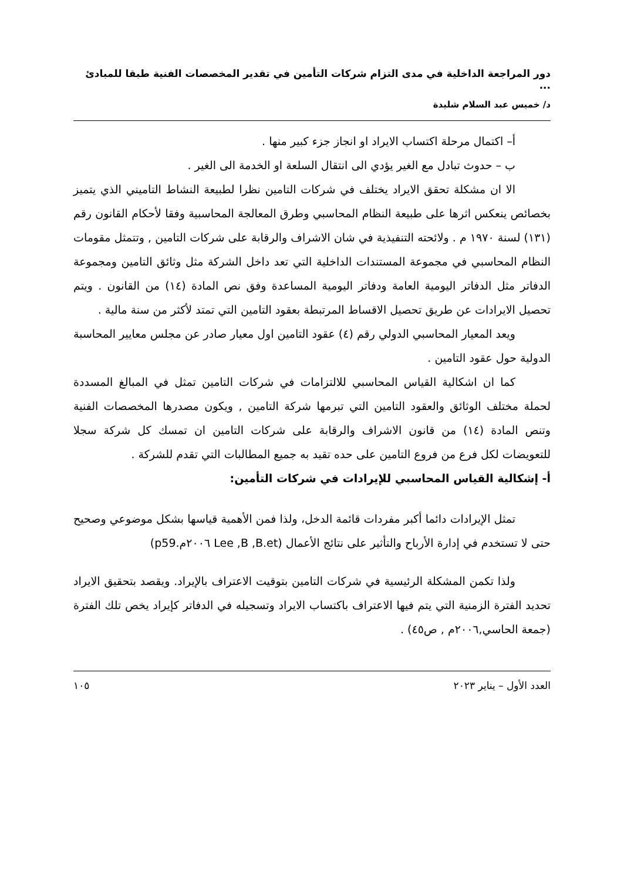دور المراجعة الداخلية في مدى التزام شركات التأمين في تقدير المخصصات الفنية طبقا للمبادئ ...
د/ خميس عبد السلام شليدة
أ– اكتمال مرحلة اكتساب الايراد او انجاز جزء كبير منها .
ب – حدوث تبادل مع الغير يؤدي الى انتقال السلعة او الخدمة الى الغير .
الا ان مشكلة تحقق الايراد يختلف في شركات التامين نظرا لطبيعة النشاط التاميني الذي يتميز بخصائص ينعكس اثرها على طبيعة النظام المحاسبي وطرق المعالجة المحاسبية وفقا لأحكام القانون رقم (١٣١) لسنة ١٩٧٠ م . ولائحته التنفيذية في شان الاشراف والرقابة على شركات التامين , وتتمثل مقومات النظام المحاسبي في مجموعة المستندات الداخلية التي تعد داخل الشركة مثل وثائق التامين ومجموعة الدفاتر مثل الدفاتر اليومية العامة ودفاتر اليومية المساعدة وفق نص المادة (١٤) من القانون . ويتم تحصيل الايرادات عن طريق تحصيل الاقساط المرتبطة بعقود التامين التي تمتد لأكثر من سنة مالية .
ويعد المعيار المحاسبي الدولي رقم (٤) عقود التامين اول معيار صادر عن مجلس معايير المحاسبة الدولية حول عقود التامين .
كما ان اشكالية القياس المحاسبي للالتزامات في شركات التامين تمثل في المبالغ المسددة لحملة مختلف الوثائق والعقود التامين التي تبرمها شركة التامين , ويكون مصدرها المخصصات الفنية وتنص المادة (١٤) من قانون الاشراف والرقابة على شركات التامين ان تمسك كل شركة سجلا للتعويضات لكل فرع من فروع التامين على حده تقيد به جميع المطالبات التي تقدم للشركة .
أ- إشكالية القياس المحاسبي للإيرادات في شركات التأمين:
تمثل الإيرادات دائما أكبر مفردات قائمة الدخل، ولذا فمن الأهمية قياسها بشكل موضوعي وصحيح حتى لا تستخدم في إدارة الأرباح والتأثير على نتائج الأعمال (Lee ,B ,B.et ٢٠٠٦م.p59)
ولذا تكمن المشكلة الرئيسية في شركات التامين بتوقيت الاعتراف بالإيراد. ويقصد بتحقيق الايراد تحديد الفترة الزمنية التي يتم فيها الاعتراف باكتساب الايراد وتسجيله في الدفاتر كإيراد يخص تلك الفترة (جمعة الحاسي,٢٠٠٦م , ص٤٥) .
العدد الأول – يناير ٢٠٢٣ ١٠٥